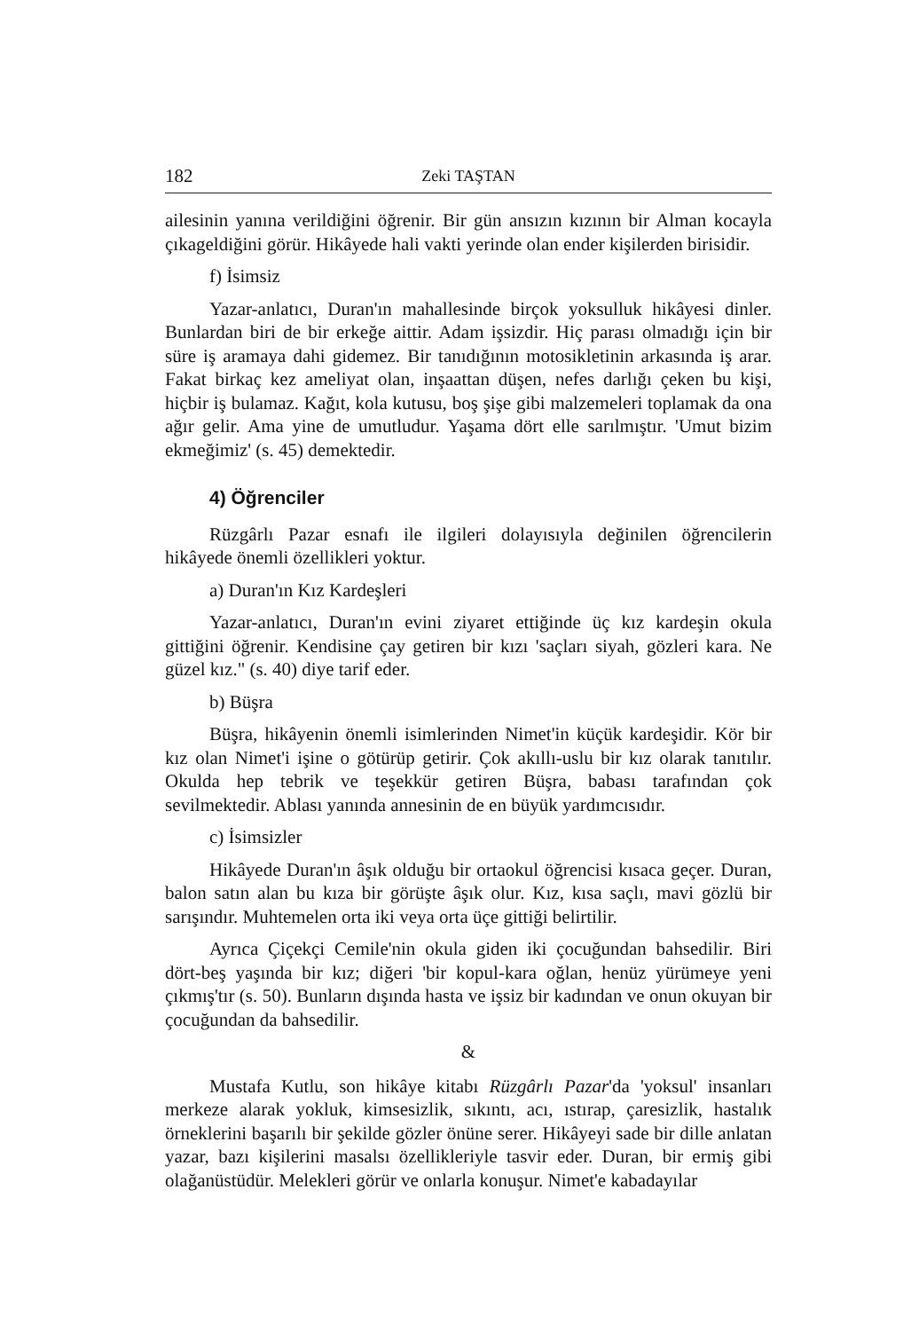182 Zeki TAŞTAN
ailesinin yanına verildiğini öğrenir. Bir gün ansızın kızının bir Alman kocayla çıkageldiğini görür. Hikâyede hali vakti yerinde olan ender kişilerden birisidir.
f) İsimsiz
Yazar-anlatıcı, Duran'ın mahallesinde birçok yoksulluk hikâyesi dinler. Bunlardan biri de bir erkeğe aittir. Adam işsizdir. Hiç parası olmadığı için bir süre iş aramaya dahi gidemez. Bir tanıdığının motosikletinin arkasında iş arar. Fakat birkaç kez ameliyat olan, inşaattan düşen, nefes darlığı çeken bu kişi, hiçbir iş bulamaz. Kağıt, kola kutusu, boş şişe gibi malzemeleri toplamak da ona ağır gelir. Ama yine de umutludur. Yaşama dört elle sarılmıştır. 'Umut bizim ekmeğimiz' (s. 45) demektedir.
4) Öğrenciler
Rüzgârlı Pazar esnafı ile ilgileri dolayısıyla değinilen öğrencilerin hikâyede önemli özellikleri yoktur.
a) Duran'ın Kız Kardeşleri
Yazar-anlatıcı, Duran'ın evini ziyaret ettiğinde üç kız kardeşin okula gittiğini öğrenir. Kendisine çay getiren bir kızı 'saçları siyah, gözleri kara. Ne güzel kız." (s. 40) diye tarif eder.
b) Büşra
Büşra, hikâyenin önemli isimlerinden Nimet'in küçük kardeşidir. Kör bir kız olan Nimet'i işine o götürüp getirir. Çok akıllı-uslu bir kız olarak tanıtılır. Okulda hep tebrik ve teşekkür getiren Büşra, babası tarafından çok sevilmektedir. Ablası yanında annesinin de en büyük yardımcısıdır.
c) İsimsizler
Hikâyede Duran'ın âşık olduğu bir ortaokul öğrencisi kısaca geçer. Duran, balon satın alan bu kıza bir görüşte âşık olur. Kız, kısa saçlı, mavi gözlü bir sarışındır. Muhtemelen orta iki veya orta üçe gittiği belirtilir.
Ayrıca Çiçekçi Cemile'nin okula giden iki çocuğundan bahsedilir. Biri dört-beş yaşında bir kız; diğeri 'bir kopul-kara oğlan, henüz yürümeye yeni çıkmış'tır (s. 50). Bunların dışında hasta ve işsiz bir kadından ve onun okuyan bir çocuğundan da bahsedilir.
&
Mustafa Kutlu, son hikâye kitabı Rüzgârlı Pazar'da 'yoksul' insanları merkeze alarak yokluk, kimsesizlik, sıkıntı, acı, ıstırap, çaresizlik, hastalık örneklerini başarılı bir şekilde gözler önüne serer. Hikâyeyi sade bir dille anlatan yazar, bazı kişilerini masalsı özellikleriyle tasvir eder. Duran, bir ermiş gibi olağanüstüdür. Melekleri görür ve onlarla konuşur. Nimet'e kabadayılar